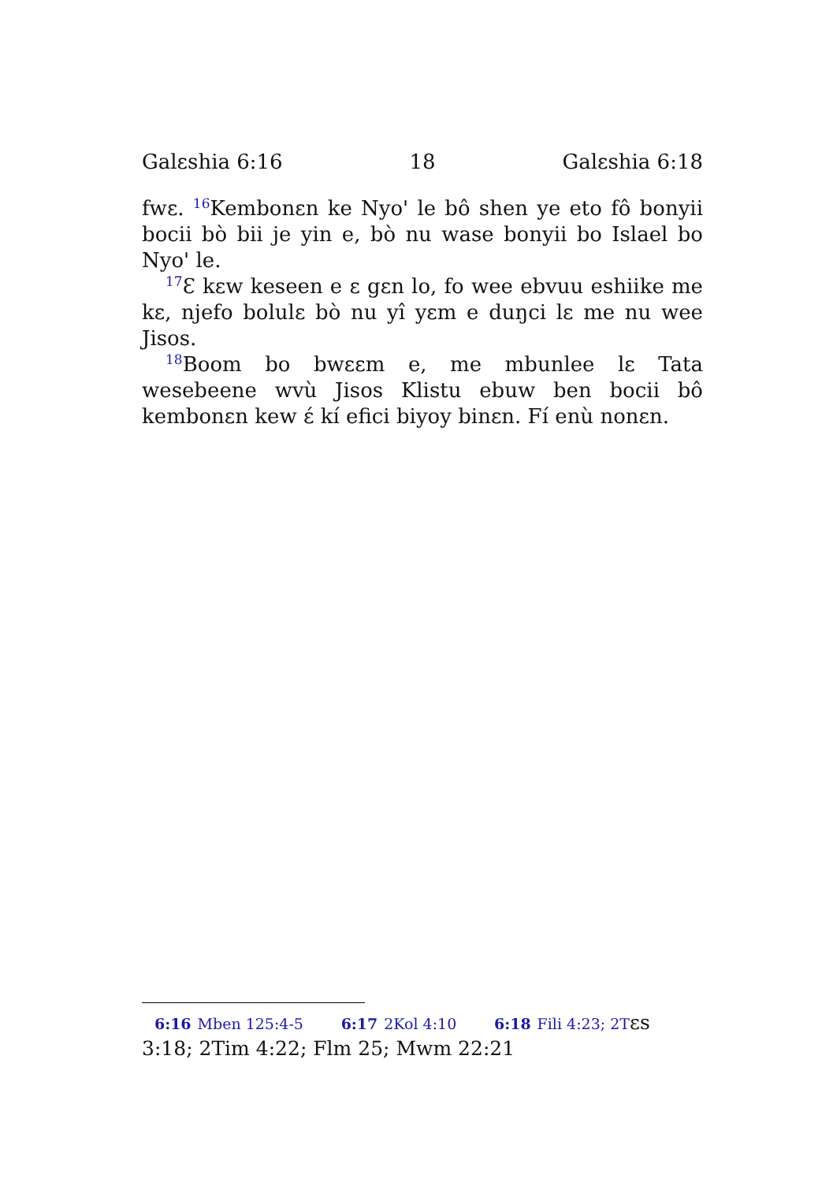Galɛshia 6:16 18 Galɛshia 6:18
fwɛ. <sup>16</sup>Kembonɛn ke Nyo' le bô shen ye eto fô bonyii bocii bò bii je yin e, bò nu wase bonyii bo Islael bo Nyo' le.
<sup>17</sup> Ɛ kɛw keseen e ɛ gɛn lo, fo wee ebvuu eshiike me kɛ, njefo bolulɛ bò nu yî yɛm e duŋci lɛ me nu wee Jisos.
<sup>18</sup> Boom bo bwɛɛm e, me mbunlee lɛ Tata wesebeene wvù Jisos Klistu ebuw ben bocii bô kembonɛn kew ɛ́ kí efici biyoy binɛn. Fí enù nonɛn.
6:16 Mben 125:4-5 6:17 2Kol 4:10 6:18 Fili 4:23; 2Tɛs 3:18; 2Tim 4:22; Flm 25; Mwm 22:21